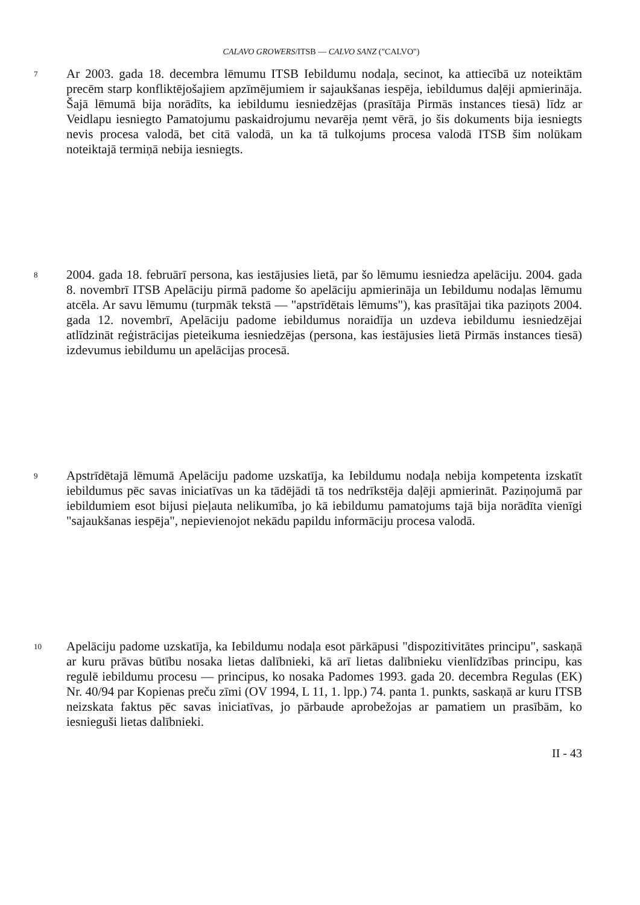CALAVO GROWERS/ITSB — CALVO SANZ ("CALVO")
7
Ar 2003. gada 18. decembra lēmumu ITSB Iebildumu nodaļa, secinot, ka attiecībā uz noteiktām precēm starp konfliktējošajiem apzīmējumiem ir sajaukšanas iespēja, iebildumus daļēji apmierināja. Šajā lēmumā bija norādīts, ka iebildumu iesniedzējas (prasītāja Pirmās instances tiesā) līdz ar Veidlapu iesniegto Pamatojumu paskaidrojumu nevarēja ņemt vērā, jo šis dokuments bija iesniegts nevis procesa valodā, bet citā valodā, un ka tā tulkojums procesa valodā ITSB šim nolūkam noteiktajā termiņā nebija iesniegts.
8
2004. gada 18. februārī persona, kas iestājusies lietā, par šo lēmumu iesniedza apelāciju. 2004. gada 8. novembrī ITSB Apelāciju pirmā padome šo apelāciju apmierināja un Iebildumu nodaļas lēmumu atcēla. Ar savu lēmumu (turpmāk tekstā — "apstrīdētais lēmums"), kas prasītājai tika paziņots 2004. gada 12. novembrī, Apelāciju padome iebildumus noraidīja un uzdeva iebildumu iesniedzējai atlīdzināt reģistrācijas pieteikuma iesniedzējas (persona, kas iestājusies lietā Pirmās instances tiesā) izdevumus iebildumu un apelācijas procesā.
9
Apstrīdētajā lēmumā Apelāciju padome uzskatīja, ka Iebildumu nodaļa nebija kompetenta izskatīt iebildumus pēc savas iniciatīvas un ka tādējādi tā tos nedrīkstēja daļēji apmierināt. Paziņojumā par iebildumiem esot bijusi pieļauta nelikumība, jo kā iebildumu pamatojums tajā bija norādīta vienīgi "sajaukšanas iespēja", nepievienojot nekādu papildu informāciju procesa valodā.
10
Apelāciju padome uzskatīja, ka Iebildumu nodaļa esot pārkāpusi "dispozitivitātes principu", saskaņā ar kuru prāvas būtību nosaka lietas dalībnieki, kā arī lietas dalībnieku vienlīdzības principu, kas regulē iebildumu procesu — principus, ko nosaka Padomes 1993. gada 20. decembra Regulas (EK) Nr. 40/94 par Kopienas preču zīmi (OV 1994, L 11, 1. lpp.) 74. panta 1. punkts, saskaņā ar kuru ITSB neizskata faktus pēc savas iniciatīvas, jo pārbaude aprobežojas ar pamatiem un prasībām, ko iesnieguši lietas dalībnieki.
II - 43